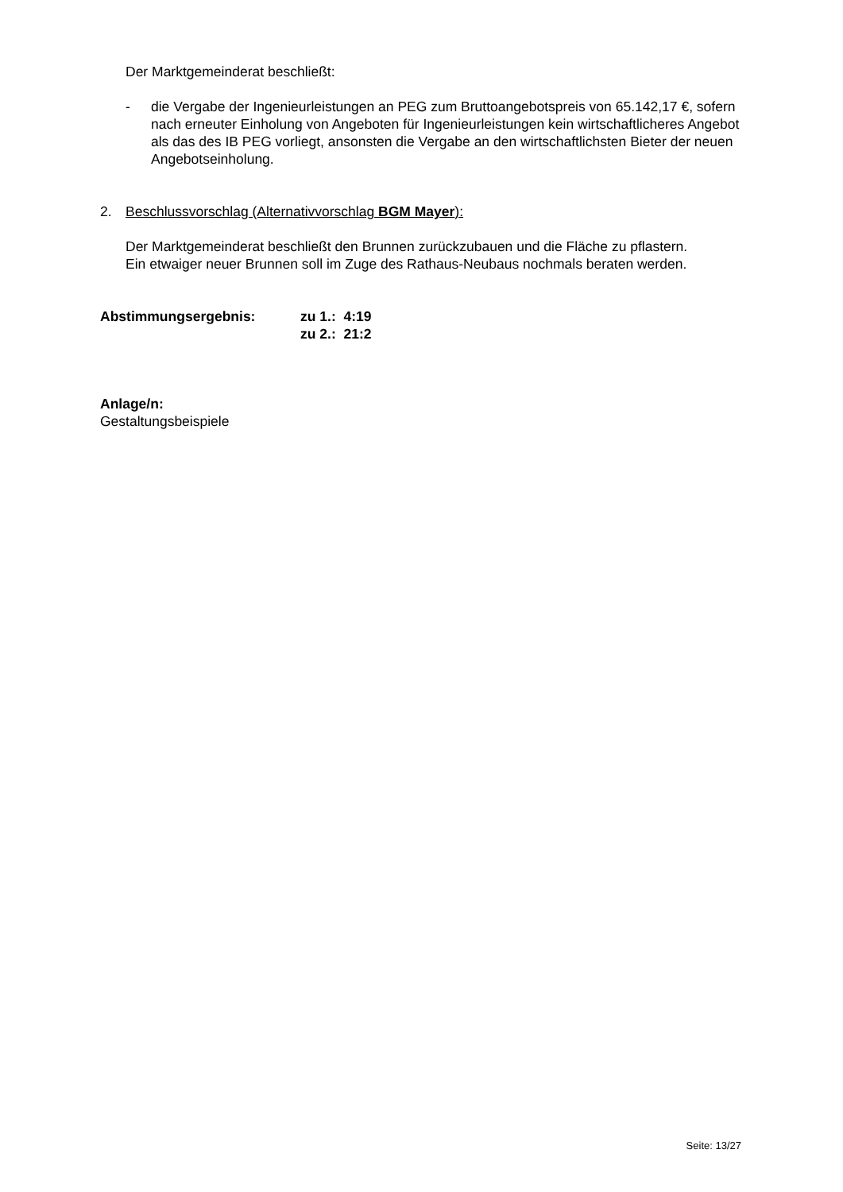Der Marktgemeinderat beschließt:
- die Vergabe der Ingenieurleistungen an PEG zum Bruttoangebotspreis von 65.142,17 €, sofern nach erneuter Einholung von Angeboten für Ingenieurleistungen kein wirtschaftlicheres Angebot als das des IB PEG vorliegt, ansonsten die Vergabe an den wirtschaftlichsten Bieter der neuen Angebotseinholung.
2. Beschlussvorschlag (Alternativvorschlag BGM Mayer):
Der Marktgemeinderat beschließt den Brunnen zurückzubauen und die Fläche zu pflastern.
Ein etwaiger neuer Brunnen soll im Zuge des Rathaus-Neubaus nochmals beraten werden.
Abstimmungsergebnis: zu 1.: 4:19
zu 2.: 21:2
Anlage/n:
Gestaltungsbeispiele
Seite: 13/27